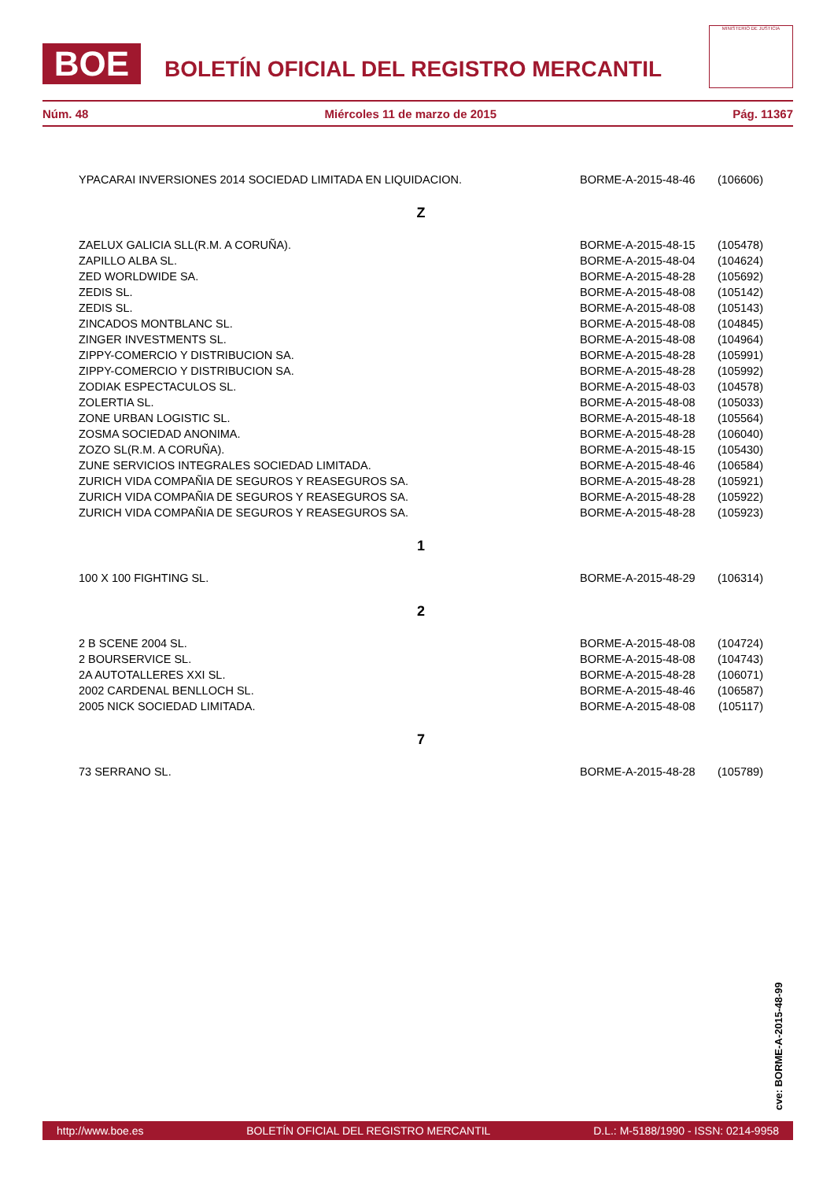BOE
BOLETÍN OFICIAL DEL REGISTRO MERCANTIL
MINISTERIO DE JUSTICIA
Núm. 48 Miércoles 11 de marzo de 2015 Pág. 11367
| YPACARAI INVERSIONES 2014 SOCIEDAD LIMITADA EN LIQUIDACION. | BORME-A-2015-48-46 | (106606) |
Z
| ZAELUX GALICIA SLL(R.M. A CORUÑA). | BORME-A-2015-48-15 | (105478) |
| ZAPILLO ALBA SL. | BORME-A-2015-48-04 | (104624) |
| ZED WORLDWIDE SA. | BORME-A-2015-48-28 | (105692) |
| ZEDIS SL. | BORME-A-2015-48-08 | (105142) |
| ZEDIS SL. | BORME-A-2015-48-08 | (105143) |
| ZINCADOS MONTBLANC SL. | BORME-A-2015-48-08 | (104845) |
| ZINGER INVESTMENTS SL. | BORME-A-2015-48-08 | (104964) |
| ZIPPY-COMERCIO Y DISTRIBUCION SA. | BORME-A-2015-48-28 | (105991) |
| ZIPPY-COMERCIO Y DISTRIBUCION SA. | BORME-A-2015-48-28 | (105992) |
| ZODIAK ESPECTACULOS SL. | BORME-A-2015-48-03 | (104578) |
| ZOLERTIA SL. | BORME-A-2015-48-08 | (105033) |
| ZONE URBAN LOGISTIC SL. | BORME-A-2015-48-18 | (105564) |
| ZOSMA SOCIEDAD ANONIMA. | BORME-A-2015-48-28 | (106040) |
| ZOZO SL(R.M. A CORUÑA). | BORME-A-2015-48-15 | (105430) |
| ZUNE SERVICIOS INTEGRALES SOCIEDAD LIMITADA. | BORME-A-2015-48-46 | (106584) |
| ZURICH VIDA COMPAÑIA DE SEGUROS Y REASEGUROS SA. | BORME-A-2015-48-28 | (105921) |
| ZURICH VIDA COMPAÑIA DE SEGUROS Y REASEGUROS SA. | BORME-A-2015-48-28 | (105922) |
| ZURICH VIDA COMPAÑIA DE SEGUROS Y REASEGUROS SA. | BORME-A-2015-48-28 | (105923) |
1
| 100 X 100 FIGHTING SL. | BORME-A-2015-48-29 | (106314) |
2
| 2 B SCENE 2004 SL. | BORME-A-2015-48-08 | (104724) |
| 2 BOURSERVICE SL. | BORME-A-2015-48-08 | (104743) |
| 2A AUTOTALLERES XXI SL. | BORME-A-2015-48-28 | (106071) |
| 2002 CARDENAL BENLLOCH SL. | BORME-A-2015-48-46 | (106587) |
| 2005 NICK SOCIEDAD LIMITADA. | BORME-A-2015-48-08 | (105117) |
7
| 73 SERRANO SL. | BORME-A-2015-48-28 | (105789) |
cve: BORME-A-2015-48-99
http://www.boe.es BOLETÍN OFICIAL DEL REGISTRO MERCANTIL D.L.: M-5188/1990 - ISSN: 0214-9958